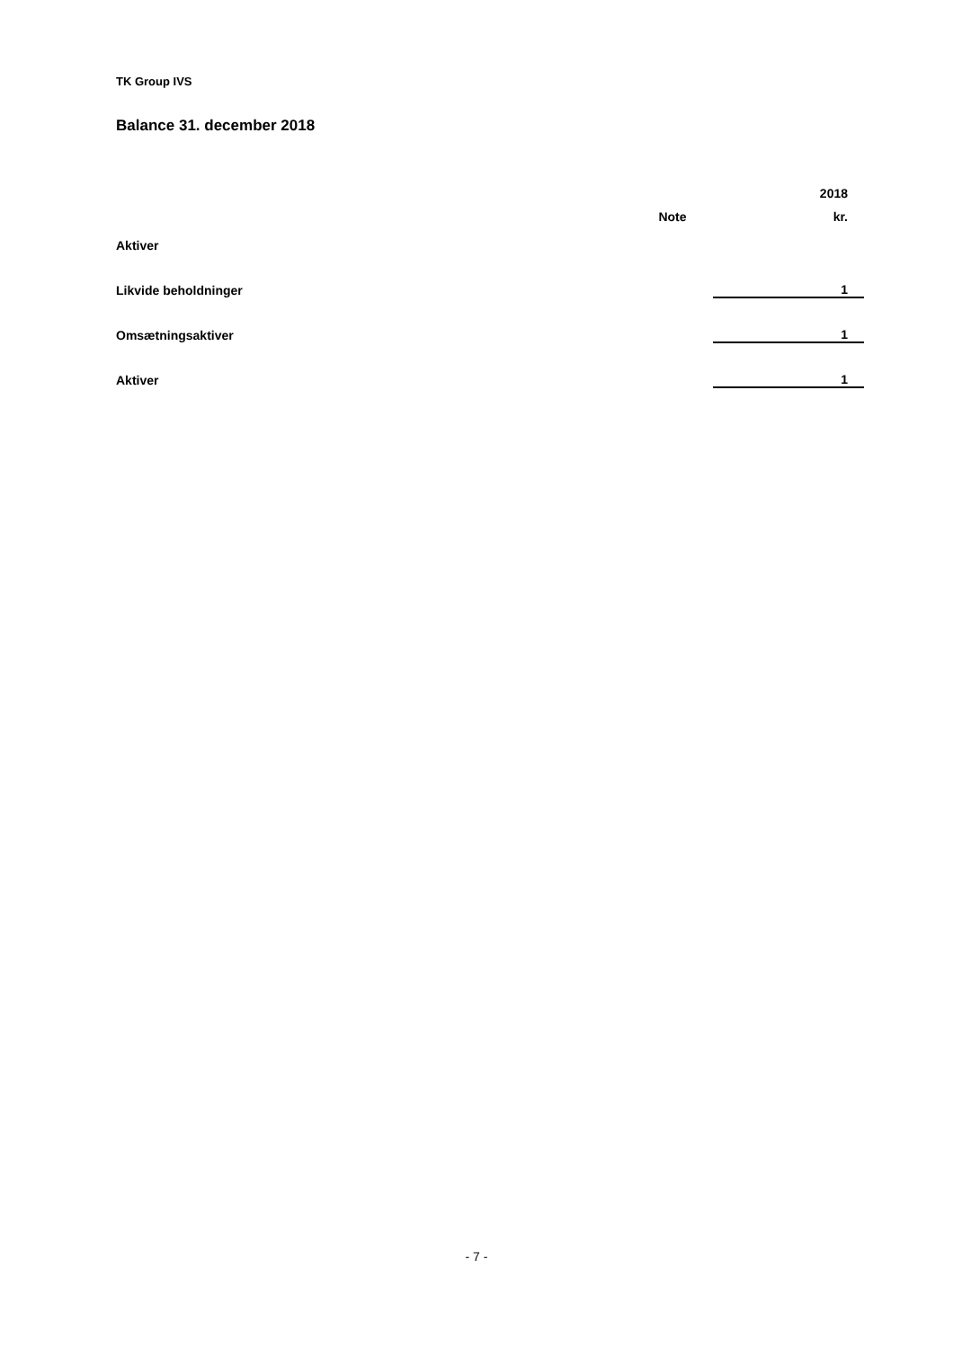TK Group IVS
Balance 31. december 2018
| | | 2018 |
| --- | --- | --- |
| | Note | kr. |
| Aktiver | | |
| Likvide beholdninger | | 1 |
| Omsætningsaktiver | | 1 |
| Aktiver | | 1 |
- 7 -